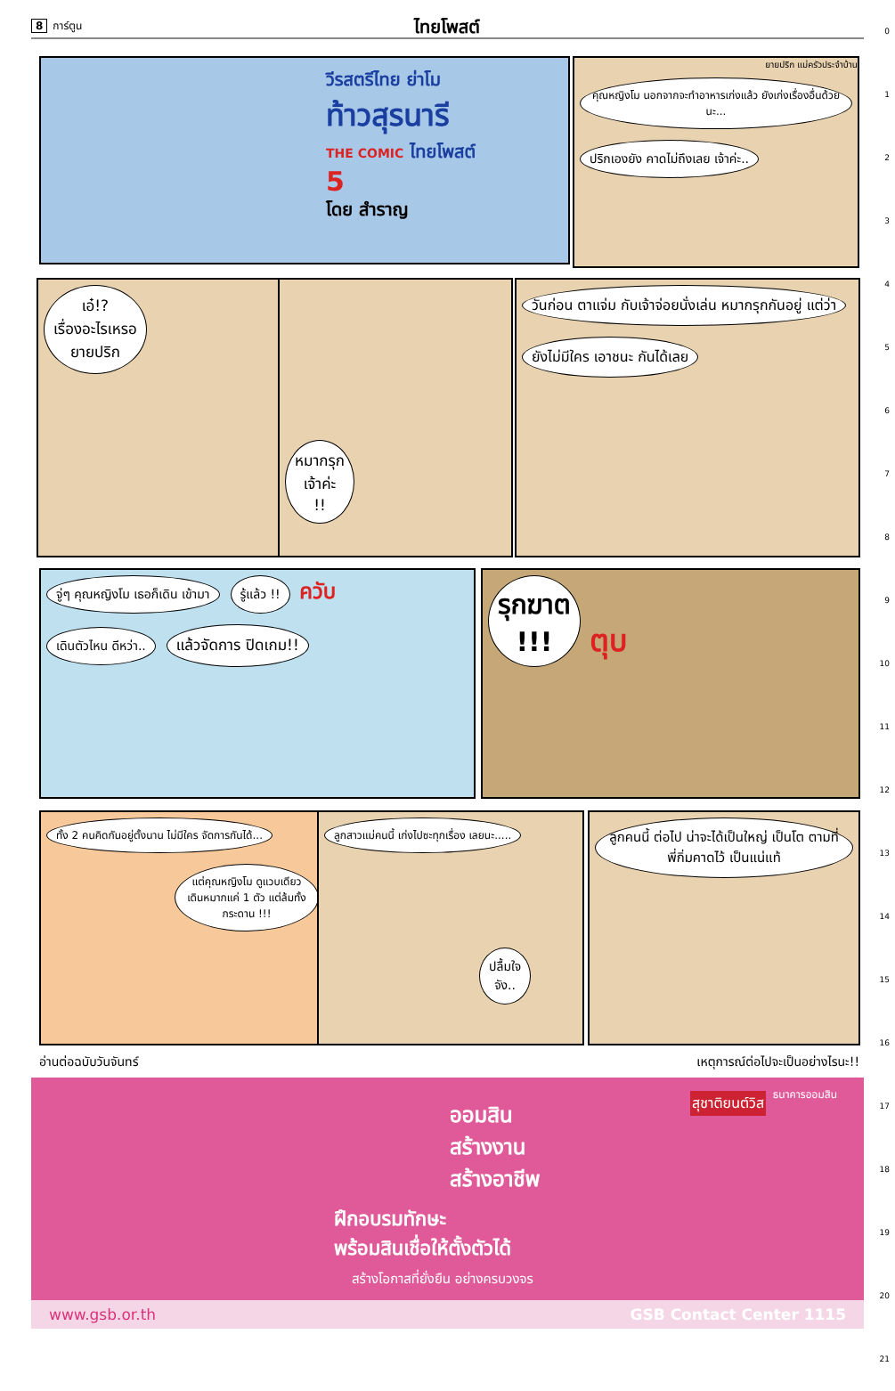8 การ์ตูน ไทยโพสต์
0
1
2
3
4
5
6
7
8
9
10
11
12
13
14
15
16
17
18
19
20
21
วีรสตรีไทย ย่าโม
ท้าวสุรนารี
THE COMIC ไทยโพสต์
5
โดย สำราญ
ยายปริก แม่ครัวประจำบ้าน
คุณหญิงโม นอกจากจะทำอาหารเก่งแล้ว ยังเก่งเรื่องอื่นด้วยนะ... ปริกเองยัง คาดไม่ถึงเลย เจ้าค่ะ..
เอ๋!?
เรื่องอะไรเหรอ
ยายปริก
หมากรุก
เจ้าค่ะ
!!
วันก่อน ตาแจ่ม กับเจ้าจ่อยนั่งเล่น หมากรุกกันอยู่ แต่ว่า ยังไม่มีใคร เอาชนะ กันได้เลย
จู่ๆ คุณหญิงโม เธอก็เดิน เข้ามา รู้แล้ว !! ควับ
เดินตัวไหน ดีหว่า.. แล้วจัดการ ปิดเกม!!
รุกฆาต
!!! ตุบ
ทั้ง 2 คนคิดกันอยู่ตั้งนาน ไม่มีใคร จัดการกันได้... แต่คุณหญิงโม ดูแวบเดียว เดินหมากแค่ 1 ตัว แต่ล้มทั้งกระดาน !!!
ลูกสาวแม่คนนี้ เก่งไปซะทุกเรื่อง เลยนะ..... ปลื้มใจ
จัง..
ลูกคนนี้ ต่อไป น่าจะได้เป็นใหญ่ เป็นโต ตามที่ พี่กิ่มคาดไว้ เป็นแน่แท้
อ่านต่อฉบับวันจันทร์
เหตุการณ์ต่อไปจะเป็นอย่างไรนะ!!
ออมสิน
สร้างงาน
สร้างอาชีพ
ฝึกอบรมทักษะ
พร้อมสินเชื่อให้ตั้งตัวได้
สร้างโอกาสที่ยั่งยืน อย่างครบวงจร
สุชาติยนต์วิส ธนาคารออมสิน
www.gsb.or.th GSB Contact Center 1115